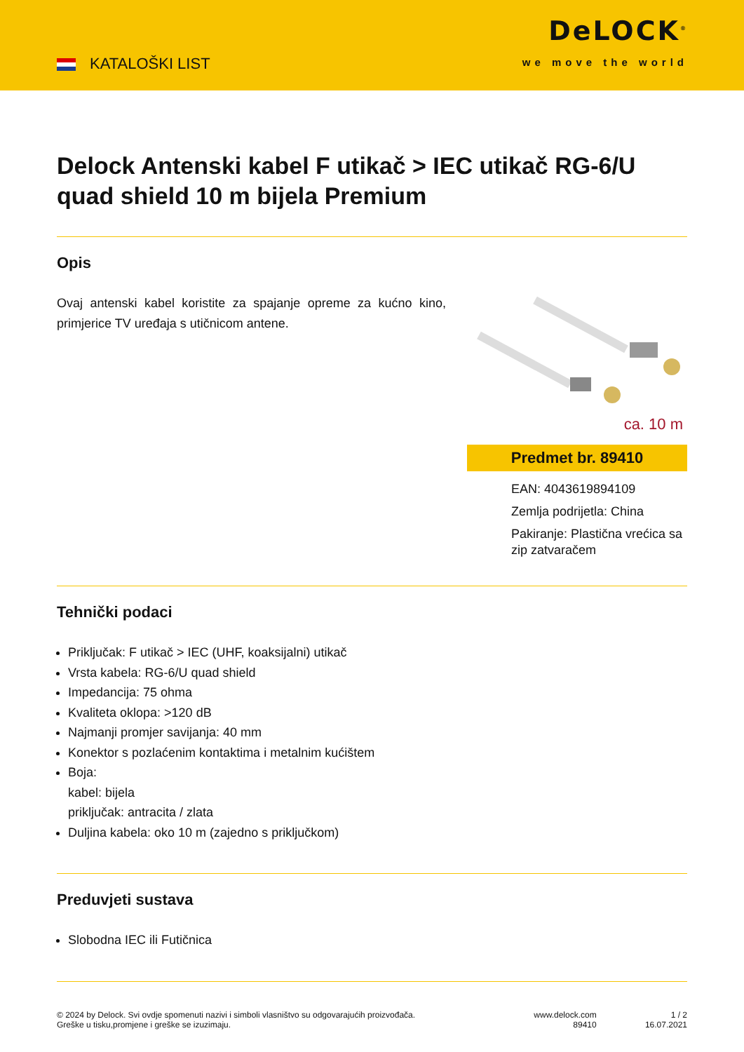KATALOŠKI LIST
DeLOCK<sup>®</sup>
we move the world
Delock Antenski kabel F utikač > IEC utikač RG-6/U quad shield 10 m bijela Premium
Opis
Ovaj antenski kabel koristite za spajanje opreme za kućno kino, primjerice TV uređaja s utičnicom antene.
ca. 10 m
Predmet br. 89410
EAN: 4043619894109
Zemlja podrijetla: China
Pakiranje: Plastična vrećica sa zip zatvaračem
Tehnički podaci
Priključak: F utikač > IEC (UHF, koaksijalni) utikač
Vrsta kabela: RG-6/U quad shield
Impedancija: 75 ohma
Kvaliteta oklopa: >120 dB
Najmanji promjer savijanja: 40 mm
Konektor s pozlaćenim kontaktima i metalnim kućištem
Boja:
kabel: bijela
priključak: antracita / zlata
Duljina kabela: oko 10 m (zajedno s priključkom)
Preduvjeti sustava
Slobodna IEC ili Futičnica
© 2024 by Delock. Svi ovdje spomenuti nazivi i simboli vlasništvo su odgovarajućih proizvođača.
Greške u tisku,promjene i greške se izuzimaju.
www.delock.com
89410
1 / 2
16.07.2021